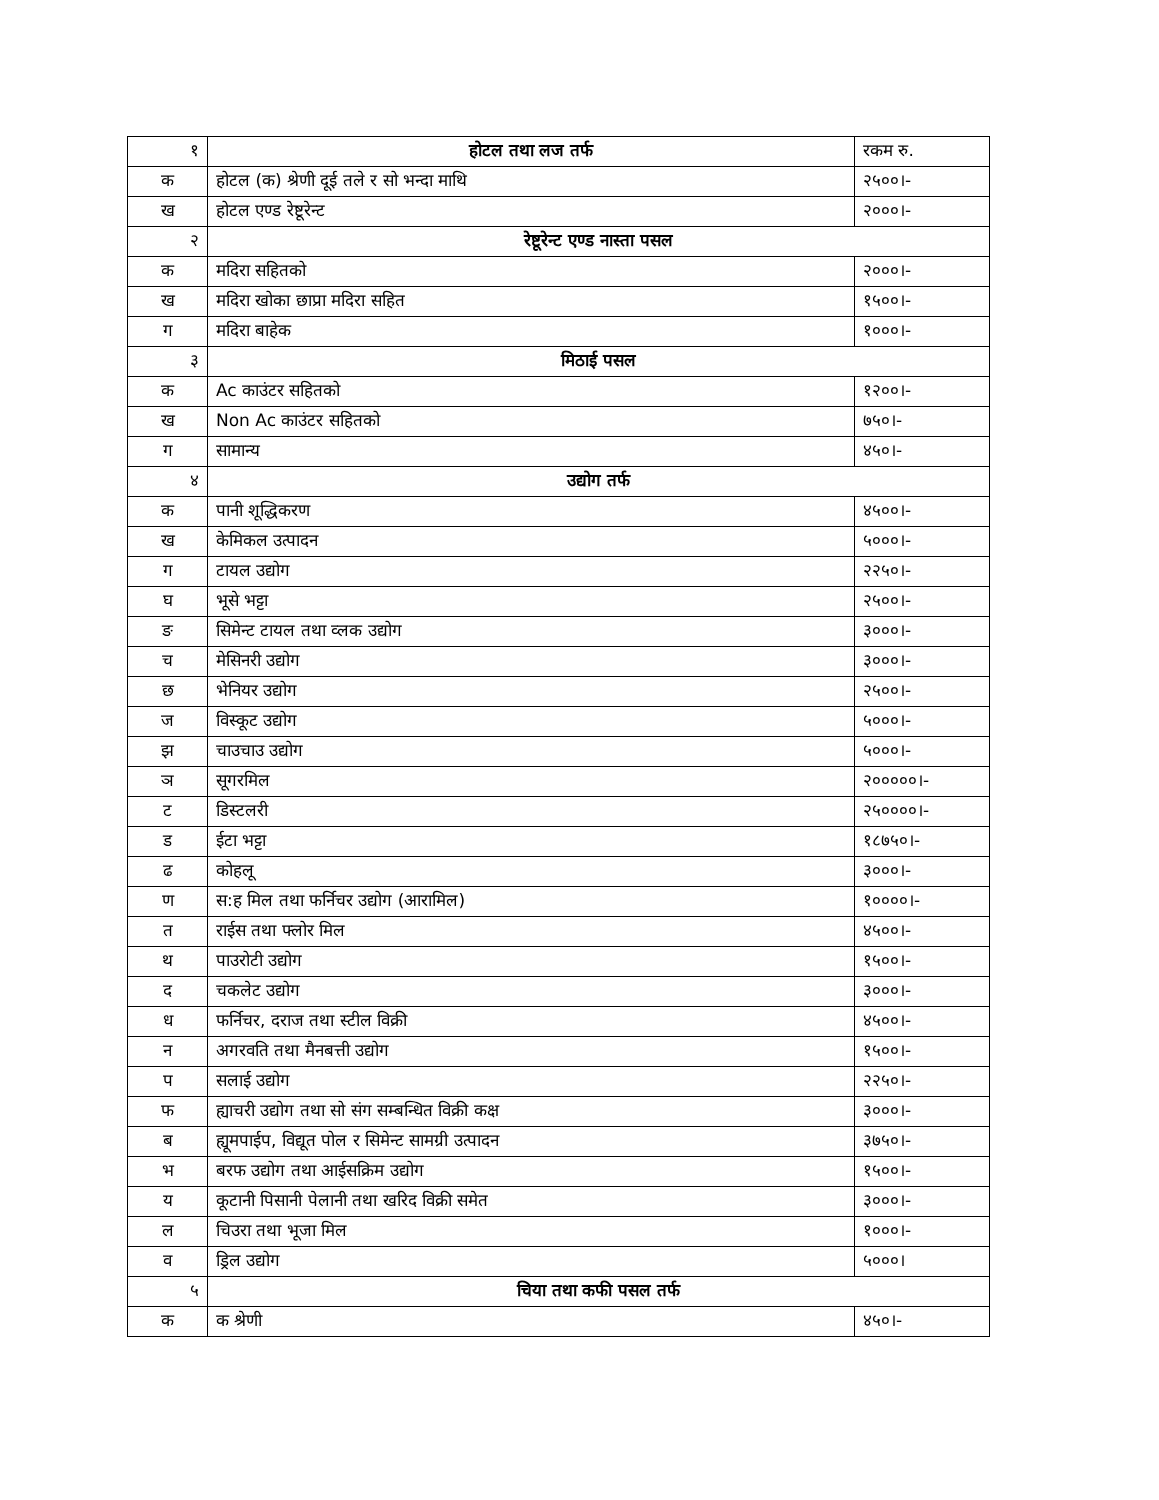| १ | होटल तथा लज तर्फ | रकम रु. |
| क | होटल (क) श्रेणी दूई तले र सो भन्दा माथि | २५००।- |
| ख | होटल एण्ड रेष्टूरेन्ट | २०००।- |
| २ | रेष्टूरेन्ट एण्ड नास्ता पसल | |
| क | मदिरा सहितको | २०००।- |
| ख | मदिरा खोका छाप्रा मदिरा सहित | १५००।- |
| ग | मदिरा बाहेक | १०००।- |
| ३ | मिठाई पसल | |
| क | Ac काउंटर सहितको | १२००।- |
| ख | Non Ac काउंटर सहितको | ७५०।- |
| ग | सामान्य | ४५०।- |
| ४ | उद्योग तर्फ | |
| क | पानी शूद्धिकरण | ४५००।- |
| ख | केमिकल उत्पादन | ५०००।- |
| ग | टायल उद्योग | २२५०।- |
| घ | भूसे भट्टा | २५००।- |
| ङ | सिमेन्ट टायल तथा व्लक उद्योग | ३०००।- |
| च | मेसिनरी उद्योग | ३०००।- |
| छ | भेनियर उद्योग | २५००।- |
| ज | विस्कूट उद्योग | ५०००।- |
| झ | चाउचाउ उद्योग | ५०००।- |
| ञ | सूगरमिल | २०००००।- |
| ट | डिस्टलरी | २५००००।- |
| ड | ईटा भट्टा | १८७५०।- |
| ढ | कोहलू | ३०००।- |
| ण | स:ह मिल तथा फर्निचर उद्योग (आरामिल) | १००००।- |
| त | राईस तथा फ्लोर मिल | ४५००।- |
| थ | पाउरोटी उद्योग | १५००।- |
| द | चकलेट उद्योग | ३०००।- |
| ध | फर्निचर, दराज तथा स्टील विक्री | ४५००।- |
| न | अगरवति तथा मैनबत्ती उद्योग | १५००।- |
| प | सलाई उद्योग | २२५०।- |
| फ | ह्याचरी उद्योग तथा सो संग सम्बन्धित विक्री कक्ष | ३०००।- |
| ब | ह्यूमपाईप, विद्यूत पोल र सिमेन्ट सामग्री उत्पादन | ३७५०।- |
| भ | बरफ उद्योग तथा आईसक्रिम उद्योग | १५००।- |
| य | कूटानी पिसानी पेलानी तथा खरिद विक्री समेत | ३०००।- |
| ल | चिउरा तथा भूजा मिल | १०००।- |
| व | ड्रिल उद्योग | ५०००। |
| ५ | चिया तथा कफी पसल तर्फ | |
| क | क श्रेणी | ४५०।- |